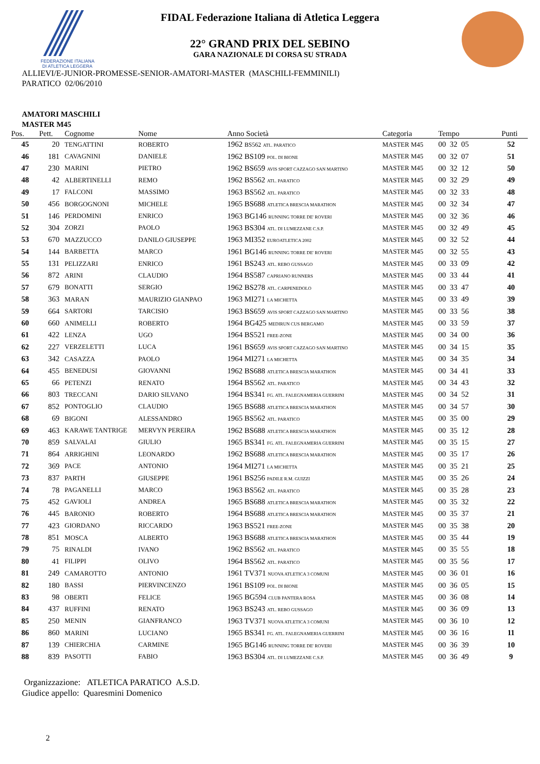FEDERAZIONE ITALIANA
DI ATLETICA LEGGERA
FIDAL Federazione Italiana di Atletica Leggera
22° GRAND PRIX DEL SEBINO
GARA NAZIONALE DI CORSA SU STRADA
ALLIEVI/E-JUNIOR-PROMESSE-SENIOR-AMATORI-MASTER (MASCHILI-FEMMINILI)
PARATICO 02/06/2010
AMATORI MASCHILI
MASTER M45
| Pos. | Pett. | Cognome | Nome | Anno Società | Categoria | Tempo | Punti |
| --- | --- | --- | --- | --- | --- | --- | --- |
| 45 | 20 | TENGATTINI | ROBERTO | 1962 BS562 ATL. PARATICO | MASTER M45 | 00 32 05 | 52 |
| 46 | 181 | CAVAGNINI | DANIELE | 1962 BS109 POL. DI BIONE | MASTER M45 | 00 32 07 | 51 |
| 47 | 230 | MARINI | PIETRO | 1962 BS659 AVIS SPORT CAZZAGO SAN MARTINO | MASTER M45 | 00 32 12 | 50 |
| 48 | 42 | ALBERTINELLI | REMO | 1962 BS562 ATL. PARATICO | MASTER M45 | 00 32 29 | 49 |
| 49 | 17 | FALCONI | MASSIMO | 1963 BS562 ATL. PARATICO | MASTER M45 | 00 32 33 | 48 |
| 50 | 456 | BORGOGNONI | MICHELE | 1965 BS688 ATLETICA BRESCIA MARATHON | MASTER M45 | 00 32 34 | 47 |
| 51 | 146 | PERDOMINI | ENRICO | 1963 BG146 RUNNING TORRE DE' ROVERI | MASTER M45 | 00 32 36 | 46 |
| 52 | 304 | ZORZI | PAOLO | 1963 BS304 ATL. DI LUMEZZANE C.S.P. | MASTER M45 | 00 32 49 | 45 |
| 53 | 670 | MAZZUCCO | DANILO GIUSEPPE | 1963 MI352 EUROATLETICA 2002 | MASTER M45 | 00 32 52 | 44 |
| 54 | 144 | BARBETTA | MARCO | 1961 BG146 RUNNING TORRE DE' ROVERI | MASTER M45 | 00 32 55 | 43 |
| 55 | 131 | PELIZZARI | ENRICO | 1961 BS243 ATL. REBO GUSSAGO | MASTER M45 | 00 33 09 | 42 |
| 56 | 872 | ARINI | CLAUDIO | 1964 BS587 CAPRIANO RUNNERS | MASTER M45 | 00 33 44 | 41 |
| 57 | 679 | BONATTI | SERGIO | 1962 BS278 ATL. CARPENEDOLO | MASTER M45 | 00 33 47 | 40 |
| 58 | 363 | MARAN | MAURIZIO GIANPAO | 1963 MI271 LA MICHETTA | MASTER M45 | 00 33 49 | 39 |
| 59 | 664 | SARTORI | TARCISIO | 1963 BS659 AVIS SPORT CAZZAGO SAN MARTINO | MASTER M45 | 00 33 56 | 38 |
| 60 | 660 | ANIMELLI | ROBERTO | 1964 BG425 MEDIRUN CUS BERGAMO | MASTER M45 | 00 33 59 | 37 |
| 61 | 422 | LENZA | UGO | 1964 BS521 FREE-ZONE | MASTER M45 | 00 34 00 | 36 |
| 62 | 227 | VERZELETTI | LUCA | 1961 BS659 AVIS SPORT CAZZAGO SAN MARTINO | MASTER M45 | 00 34 15 | 35 |
| 63 | 342 | CASAZZA | PAOLO | 1964 MI271 LA MICHETTA | MASTER M45 | 00 34 35 | 34 |
| 64 | 455 | BENEDUSI | GIOVANNI | 1962 BS688 ATLETICA BRESCIA MARATHON | MASTER M45 | 00 34 41 | 33 |
| 65 | 66 | PETENZI | RENATO | 1964 BS562 ATL. PARATICO | MASTER M45 | 00 34 43 | 32 |
| 66 | 803 | TRECCANI | DARIO SILVANO | 1964 BS341 FG. ATL. FALEGNAMERIA GUERRINI | MASTER M45 | 00 34 52 | 31 |
| 67 | 852 | PONTOGLIO | CLAUDIO | 1965 BS688 ATLETICA BRESCIA MARATHON | MASTER M45 | 00 34 57 | 30 |
| 68 | 69 | BIGONI | ALESSANDRO | 1965 BS562 ATL. PARATICO | MASTER M45 | 00 35 00 | 29 |
| 69 | 463 | KARAWE TANTRIGE | MERVYN PEREIRA | 1962 BS688 ATLETICA BRESCIA MARATHON | MASTER M45 | 00 35 12 | 28 |
| 70 | 859 | SALVALAI | GIULIO | 1965 BS341 FG. ATL. FALEGNAMERIA GUERRINI | MASTER M45 | 00 35 15 | 27 |
| 71 | 864 | ARRIGHINI | LEONARDO | 1962 BS688 ATLETICA BRESCIA MARATHON | MASTER M45 | 00 35 17 | 26 |
| 72 | 369 | PACE | ANTONIO | 1964 MI271 LA MICHETTA | MASTER M45 | 00 35 21 | 25 |
| 73 | 837 | PARTH | GIUSEPPE | 1961 BS256 PADILE R.M. GUIZZI | MASTER M45 | 00 35 26 | 24 |
| 74 | 78 | PAGANELLI | MARCO | 1963 BS562 ATL. PARATICO | MASTER M45 | 00 35 28 | 23 |
| 75 | 452 | GAVIOLI | ANDREA | 1965 BS688 ATLETICA BRESCIA MARATHON | MASTER M45 | 00 35 32 | 22 |
| 76 | 445 | BARONIO | ROBERTO | 1964 BS688 ATLETICA BRESCIA MARATHON | MASTER M45 | 00 35 37 | 21 |
| 77 | 423 | GIORDANO | RICCARDO | 1963 BS521 FREE-ZONE | MASTER M45 | 00 35 38 | 20 |
| 78 | 851 | MOSCA | ALBERTO | 1963 BS688 ATLETICA BRESCIA MARATHON | MASTER M45 | 00 35 44 | 19 |
| 79 | 75 | RINALDI | IVANO | 1962 BS562 ATL. PARATICO | MASTER M45 | 00 35 55 | 18 |
| 80 | 41 | FILIPPI | OLIVO | 1964 BS562 ATL. PARATICO | MASTER M45 | 00 35 56 | 17 |
| 81 | 249 | CAMAROTTO | ANTONIO | 1961 TV371 NUOVA ATLETICA 3 COMUNI | MASTER M45 | 00 36 01 | 16 |
| 82 | 180 | BASSI | PIERVINCENZO | 1961 BS109 POL. DI BIONE | MASTER M45 | 00 36 05 | 15 |
| 83 | 98 | OBERTI | FELICE | 1965 BG594 CLUB PANTERA ROSA | MASTER M45 | 00 36 08 | 14 |
| 84 | 437 | RUFFINI | RENATO | 1963 BS243 ATL. REBO GUSSAGO | MASTER M45 | 00 36 09 | 13 |
| 85 | 250 | MENIN | GIANFRANCO | 1963 TV371 NUOVA ATLETICA 3 COMUNI | MASTER M45 | 00 36 10 | 12 |
| 86 | 860 | MARINI | LUCIANO | 1965 BS341 FG. ATL. FALEGNAMERIA GUERRINI | MASTER M45 | 00 36 16 | 11 |
| 87 | 139 | CHIERCHIA | CARMINE | 1965 BG146 RUNNING TORRE DE' ROVERI | MASTER M45 | 00 36 39 | 10 |
| 88 | 839 | PASOTTI | FABIO | 1963 BS304 ATL. DI LUMEZZANE C.S.P. | MASTER M45 | 00 36 49 | 9 |
Organizzazione: ATLETICA PARATICO A.S.D.
Giudice appello: Quaresmini Domenico
2